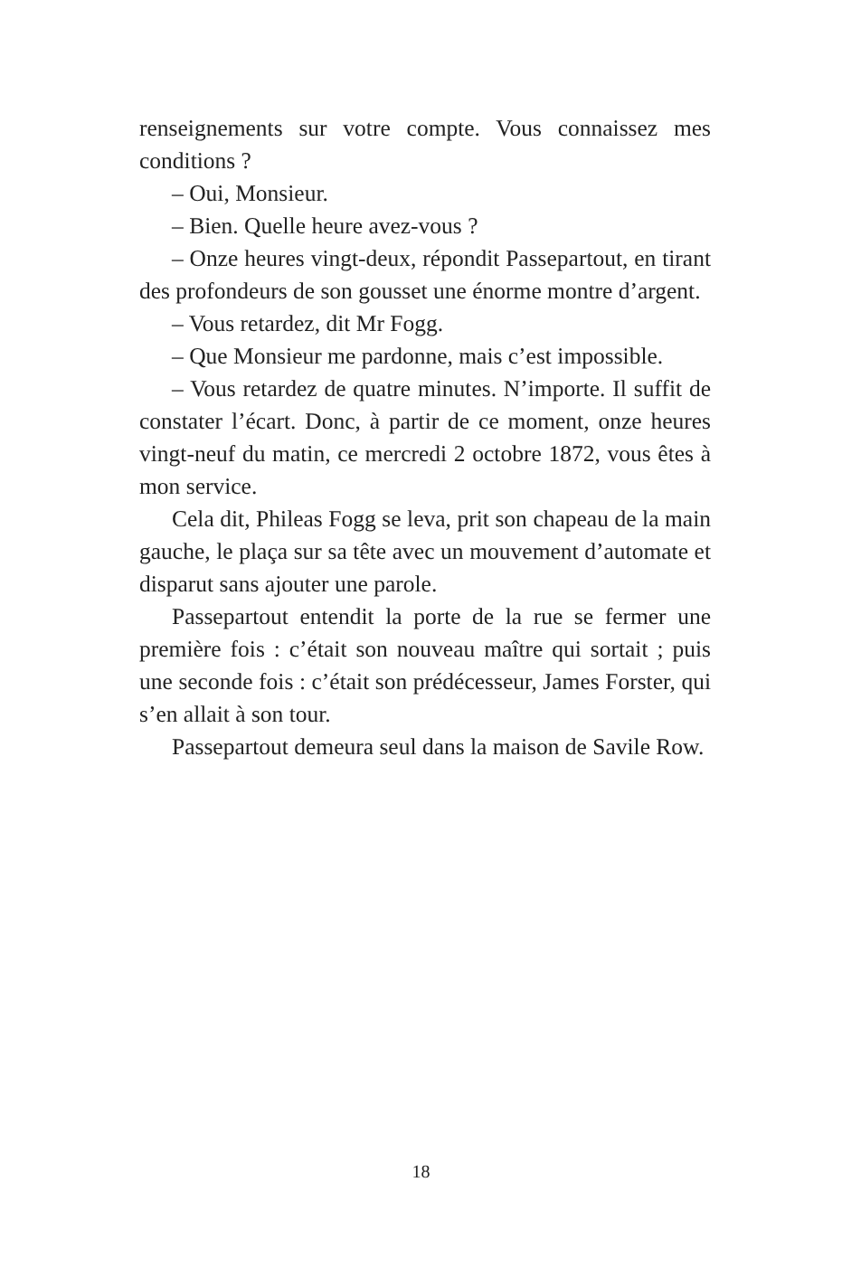renseignements sur votre compte. Vous connaissez mes conditions ?
– Oui, Monsieur.
– Bien. Quelle heure avez-vous ?
– Onze heures vingt-deux, répondit Passepartout, en tirant des profondeurs de son gousset une énorme montre d’argent.
– Vous retardez, dit Mr Fogg.
– Que Monsieur me pardonne, mais c’est impossible.
– Vous retardez de quatre minutes. N’importe. Il suffit de constater l’écart. Donc, à partir de ce moment, onze heures vingt-neuf du matin, ce mercredi 2 octobre 1872, vous êtes à mon service.
Cela dit, Phileas Fogg se leva, prit son chapeau de la main gauche, le plaça sur sa tête avec un mouvement d’automate et disparut sans ajouter une parole.
Passepartout entendit la porte de la rue se fermer une première fois : c’était son nouveau maître qui sortait ; puis une seconde fois : c’était son prédécesseur, James Forster, qui s’en allait à son tour.
Passepartout demeura seul dans la maison de Savile Row.
18